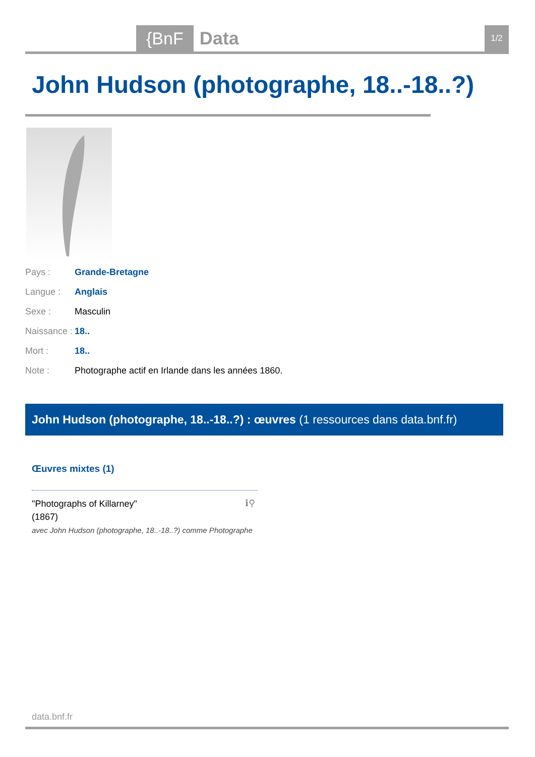{BnF Data 1/2
John Hudson (photographe, 18..-18..?)
| Pays : | Grande-Bretagne |
| Langue : | Anglais |
| Sexe : | Masculin |
| Naissance : | 18.. |
| Mort : | 18.. |
| Note : | Photographe actif en Irlande dans les années 1860. |
John Hudson (photographe, 18..-18..?) : œuvres (1 ressources dans data.bnf.fr)
Œuvres mixtes (1)
"Photographs of Killarney"
(1867)
avec John Hudson (photographe, 18..-18..?) comme Photographe
ℹ⚲
data.bnf.fr